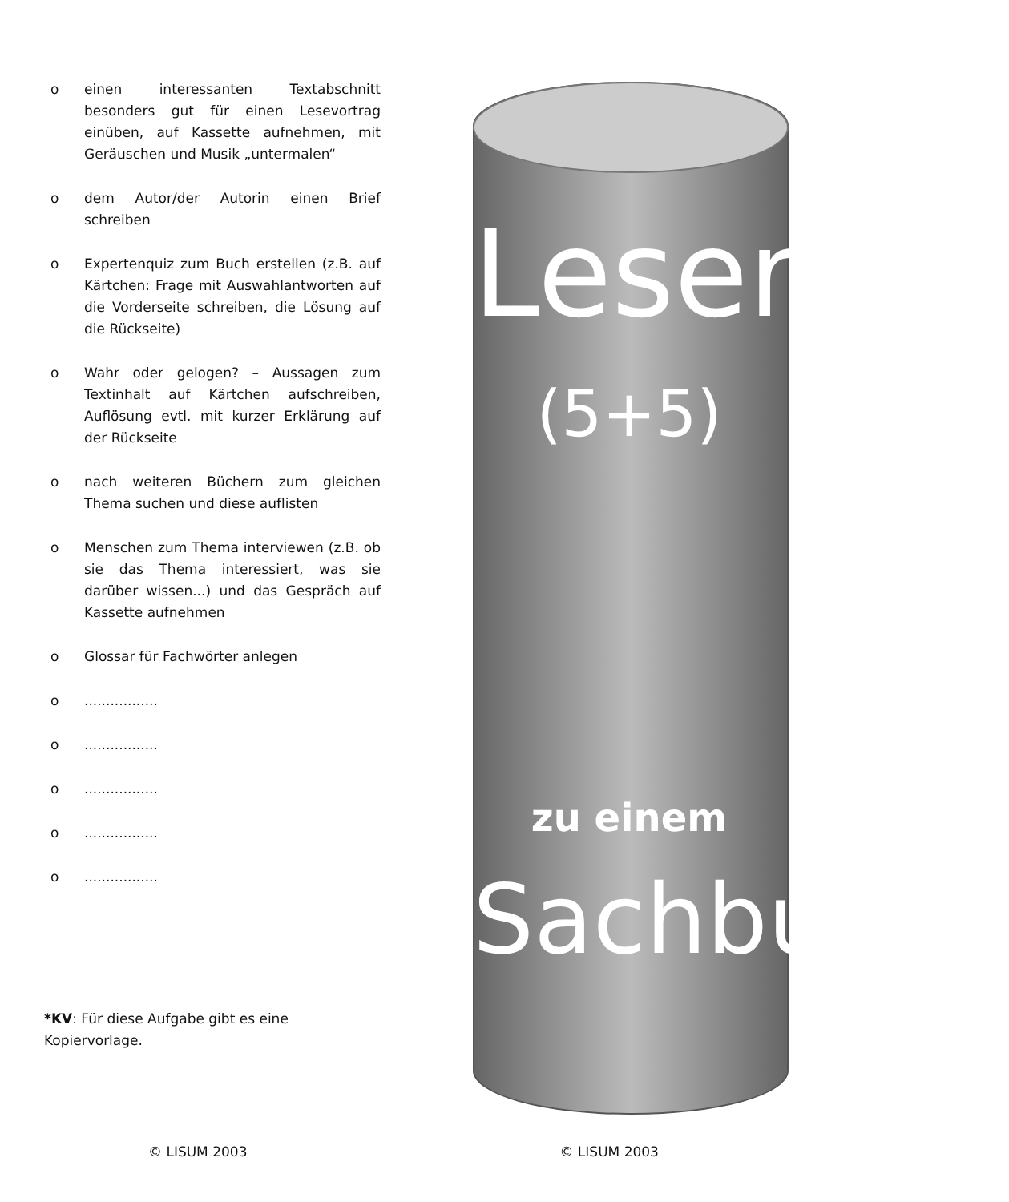o einen interessanten Textabschnitt besonders gut für einen Lesevortrag einüben, auf Kassette aufnehmen, mit Geräuschen und Musik „untermalen“
o dem Autor/der Autorin einen Brief schreiben
o Expertenquiz zum Buch erstellen (z.B. auf Kärtchen: Frage mit Auswahlantworten auf die Vorderseite schreiben, die Lösung auf die Rückseite)
o Wahr oder gelogen? – Aussagen zum Textinhalt auf Kärtchen aufschreiben, Auflösung evtl. mit kurzer Erklärung auf der Rückseite
o nach weiteren Büchern zum gleichen Thema suchen und diese auflisten
o Menschen zum Thema interviewen (z.B. ob sie das Thema interessiert, was sie darüber wissen...) und das Gespräch auf Kassette aufnehmen
o Glossar für Fachwörter anlegen
o.................
o.................
o.................
o.................
o.................
*KV: Für diese Aufgabe gibt es eine Kopiervorlage.
Leserolle
(5+5)
zu einem
Sachbuch
© LISUM 2003 © LISUM 2003